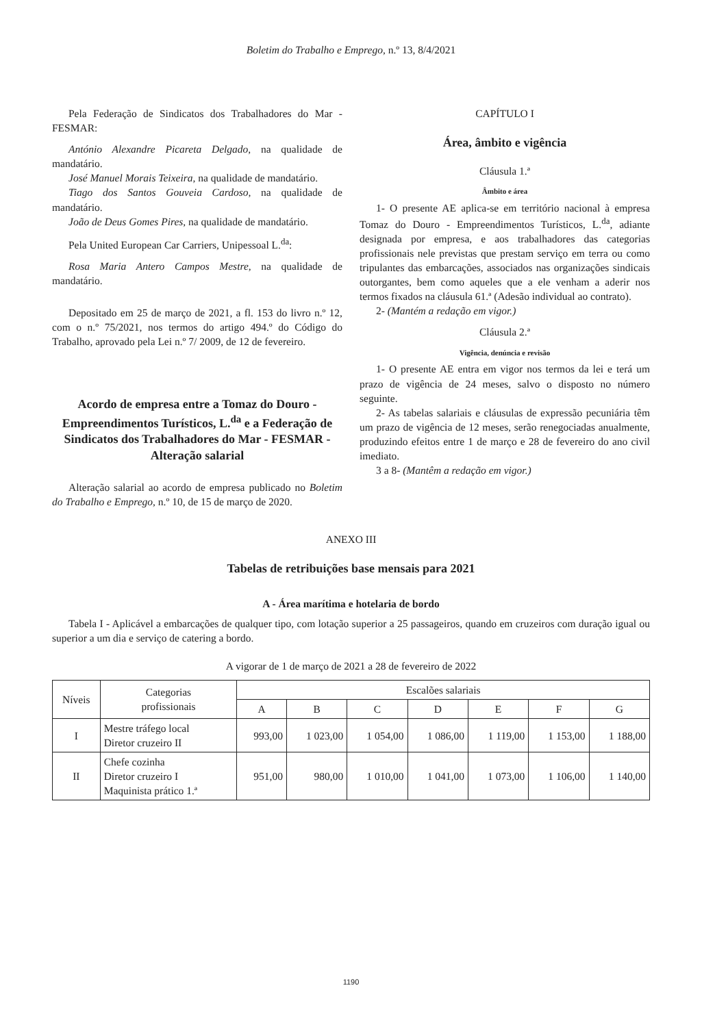Boletim do Trabalho e Emprego, n.º 13, 8/4/2021
Pela Federação de Sindicatos dos Trabalhadores do Mar - FESMAR:
António Alexandre Picareta Delgado, na qualidade de mandatário.
José Manuel Morais Teixeira, na qualidade de mandatário.
Tiago dos Santos Gouveia Cardoso, na qualidade de mandatário.
João de Deus Gomes Pires, na qualidade de mandatário.
Pela United European Car Carriers, Unipessoal L.<sup>da</sup>:
Rosa Maria Antero Campos Mestre, na qualidade de mandatário.
Depositado em 25 de março de 2021, a fl. 153 do livro n.º 12, com o n.º 75/2021, nos termos do artigo 494.º do Código do Trabalho, aprovado pela Lei n.º 7/ 2009, de 12 de fevereiro.
Acordo de empresa entre a Tomaz do Douro - Empreendimentos Turísticos, L.<sup>da</sup> e a Federação de Sindicatos dos Trabalhadores do Mar - FESMAR - Alteração salarial
Alteração salarial ao acordo de empresa publicado no Boletim do Trabalho e Emprego, n.º 10, de 15 de março de 2020.
CAPÍTULO I
Área, âmbito e vigência
Cláusula 1.ª
Âmbito e área
1- O presente AE aplica-se em território nacional à empresa Tomaz do Douro - Empreendimentos Turísticos, L.<sup>da</sup>, adiante designada por empresa, e aos trabalhadores das categorias profissionais nele previstas que prestam serviço em terra ou como tripulantes das embarcações, associados nas organizações sindicais outorgantes, bem como aqueles que a ele venham a aderir nos termos fixados na cláusula 61.ª (Adesão individual ao contrato).
2- (Mantém a redação em vigor.)
Cláusula 2.ª
Vigência, denúncia e revisão
1- O presente AE entra em vigor nos termos da lei e terá um prazo de vigência de 24 meses, salvo o disposto no número seguinte.
2- As tabelas salariais e cláusulas de expressão pecuniária têm um prazo de vigência de 12 meses, serão renegociadas anualmente, produzindo efeitos entre 1 de março e 28 de fevereiro do ano civil imediato.
3 a 8- (Mantêm a redação em vigor.)
ANEXO III
Tabelas de retribuições base mensais para 2021
A - Área marítima e hotelaria de bordo
Tabela I - Aplicável a embarcações de qualquer tipo, com lotação superior a 25 passageiros, quando em cruzeiros com duração igual ou superior a um dia e serviço de catering a bordo.
A vigorar de 1 de março de 2021 a 28 de fevereiro de 2022
| Níveis | Categorias profissionais | Escalões salariais | | | | | | |
| --- | --- | --- | --- | --- | --- | --- | --- | --- |
| | | A | B | C | D | E | F | G |
| I | Mestre tráfego local Diretor cruzeiro II | 993,00 | 1 023,00 | 1 054,00 | 1 086,00 | 1 119,00 | 1 153,00 | 1 188,00 |
| II | Chefe cozinha Diretor cruzeiro I Maquinista prático 1.ª | 951,00 | 980,00 | 1 010,00 | 1 041,00 | 1 073,00 | 1 106,00 | 1 140,00 |
1190